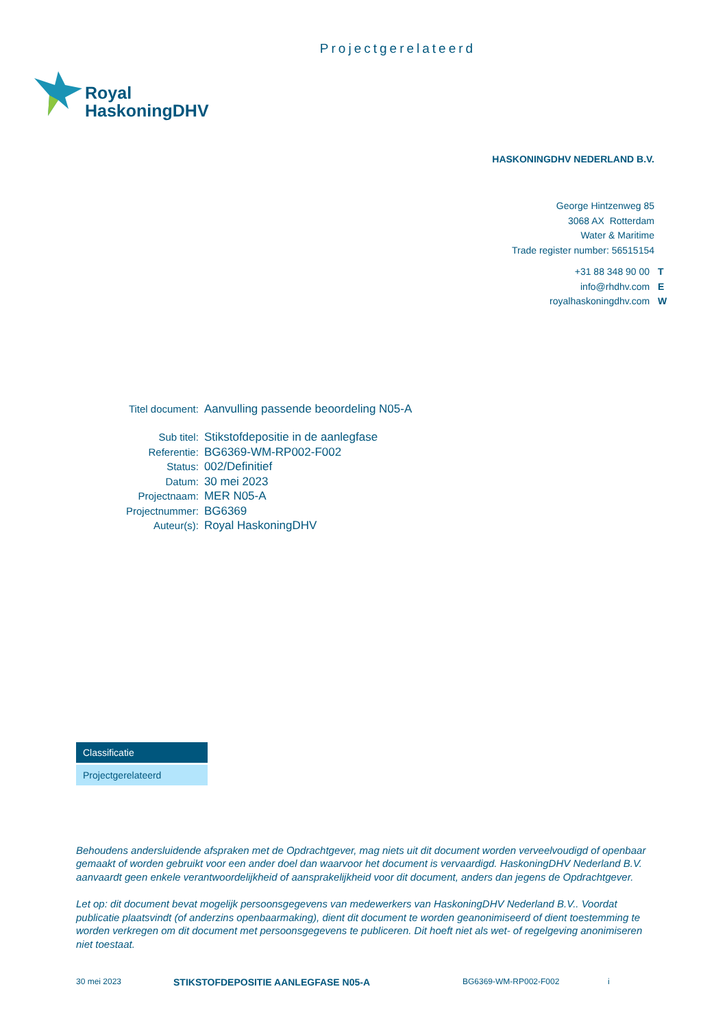Projectgerelateerd
Royal
HaskoningDHV
HASKONINGDHV NEDERLAND B.V.
George Hintzenweg 85
3068 AX Rotterdam
Water & Maritime
Trade register number: 56515154
+31 88 348 90 00 T
info@rhdhv.com E
royalhaskoningdhv.com W
| Titel document: | Aanvulling passende beoordeling N05-A |
| Sub titel: | Stikstofdepositie in de aanlegfase |
| Referentie: | BG6369-WM-RP002-F002 |
| Status: | 002/Definitief |
| Datum: | 30 mei 2023 |
| Projectnaam: | MER N05-A |
| Projectnummer: | BG6369 |
| Auteur(s): | Royal HaskoningDHV |
Classificatie
Projectgerelateerd
Behoudens andersluidende afspraken met de Opdrachtgever, mag niets uit dit document worden verveelvoudigd of openbaar gemaakt of worden gebruikt voor een ander doel dan waarvoor het document is vervaardigd. HaskoningDHV Nederland B.V. aanvaardt geen enkele verantwoordelijkheid of aansprakelijkheid voor dit document, anders dan jegens de Opdrachtgever.
Let op: dit document bevat mogelijk persoonsgegevens van medewerkers van HaskoningDHV Nederland B.V.. Voordat publicatie plaatsvindt (of anderzins openbaarmaking), dient dit document te worden geanonimiseerd of dient toestemming te worden verkregen om dit document met persoonsgegevens te publiceren. Dit hoeft niet als wet- of regelgeving anonimiseren niet toestaat.
30 mei 2023 STIKSTOFDEPOSITIE AANLEGFASE N05-A BG6369-WM-RP002-F002 i